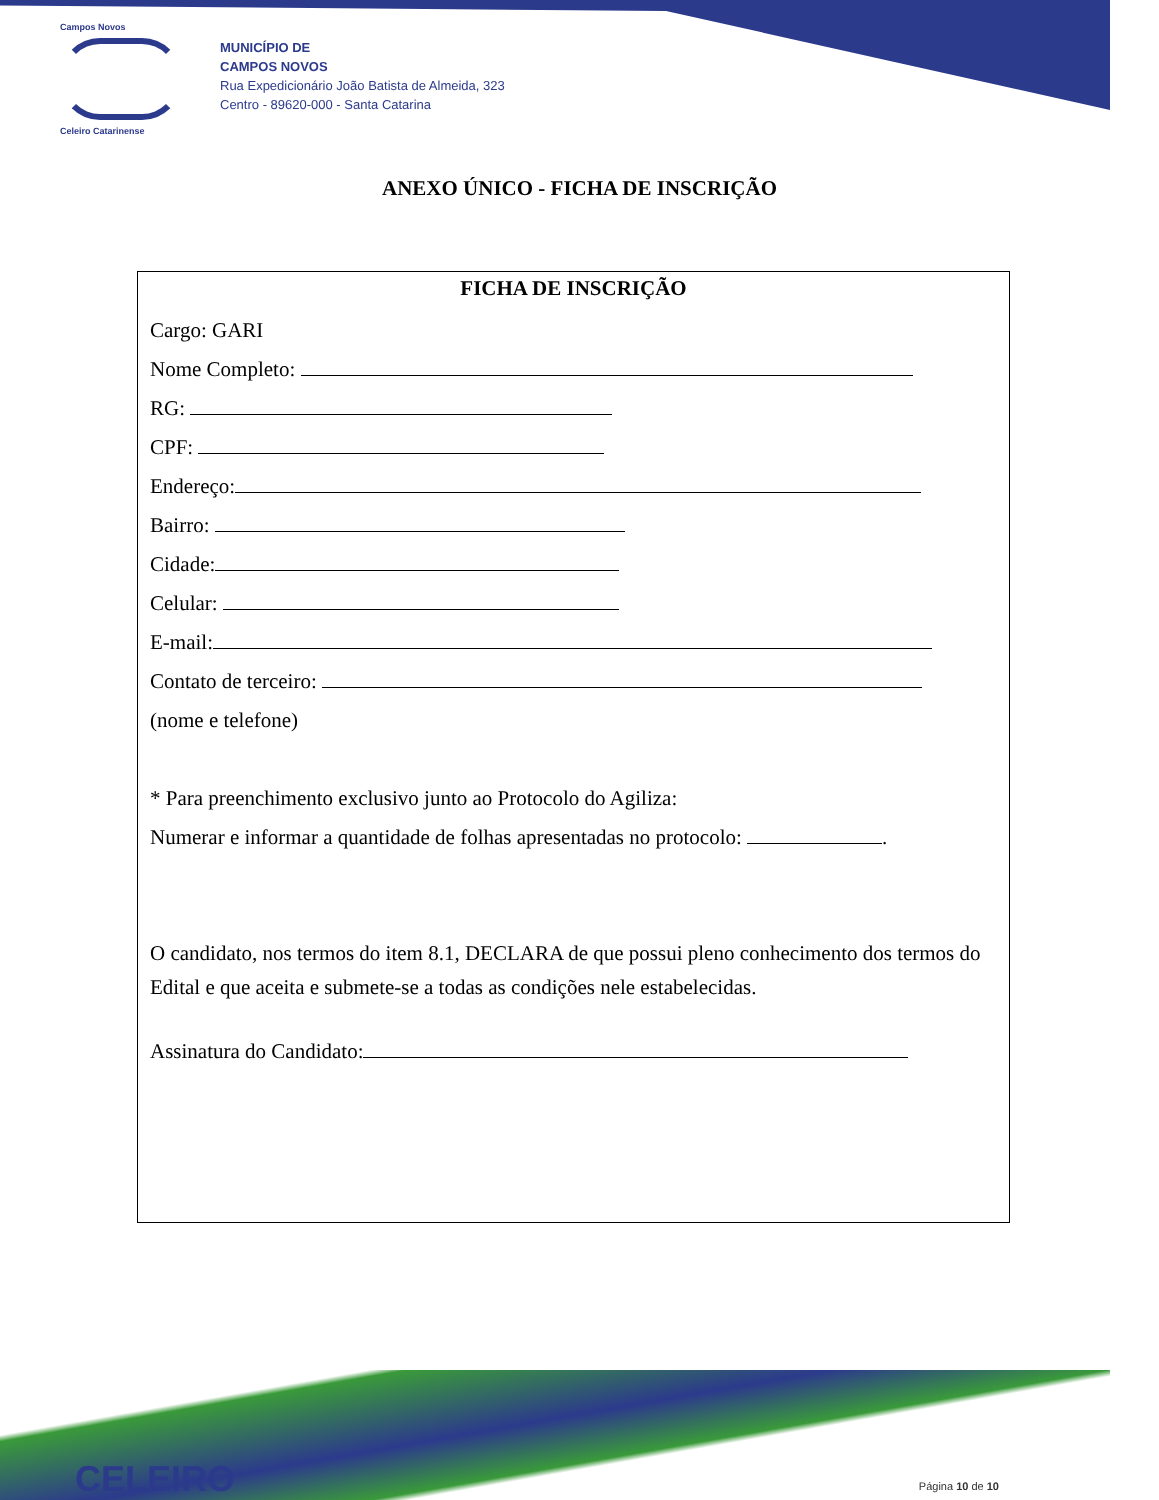Campos Novos
Celeiro Catarinense
MUNICÍPIO DE
CAMPOS NOVOS
Rua Expedicionário João Batista de Almeida, 323
Centro - 89620-000 - Santa Catarina
ANEXO ÚNICO - FICHA DE INSCRIÇÃO
FICHA DE INSCRIÇÃO
Cargo: GARI
Nome Completo:
RG:
CPF:
Endereço:
Bairro:
Cidade:
Celular:
E-mail:
Contato de terceiro:
(nome e telefone)
* Para preenchimento exclusivo junto ao Protocolo do Agiliza:
Numerar e informar a quantidade de folhas apresentadas no protocolo: .
O candidato, nos termos do item 8.1, DECLARA de que possui pleno conhecimento dos termos do Edital e que aceita e submete-se a todas as condições nele estabelecidas.
Assinatura do Candidato:
CELEIRO Página 10 de 10